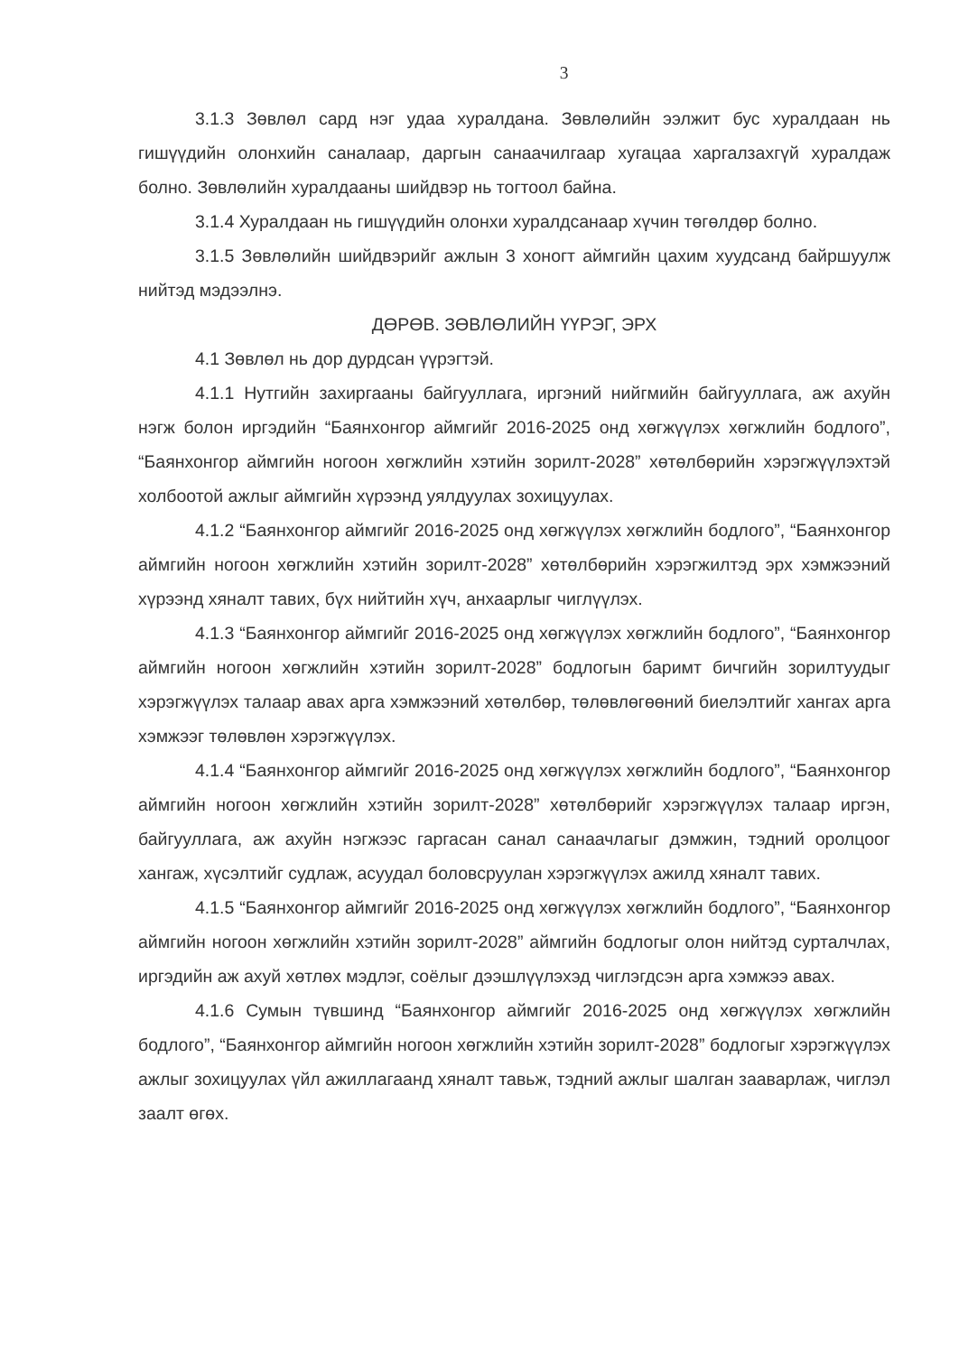3
3.1.3 Зөвлөл сард нэг удаа хуралдана. Зөвлөлийн ээлжит бус хуралдаан нь гишүүдийн олонхийн саналаар, даргын санаачилгаар хугацаа харгалзахгүй хуралдаж болно. Зөвлөлийн хуралдааны шийдвэр нь тогтоол байна.
3.1.4 Хуралдаан нь гишүүдийн олонхи хуралдсанаар хүчин төгөлдөр болно.
3.1.5 Зөвлөлийн шийдвэрийг ажлын 3 хоногт аймгийн цахим хуудсанд байршуулж нийтэд мэдээлнэ.
ДӨРӨВ. ЗӨВЛӨЛИЙН ҮҮРЭГ, ЭРХ
4.1 Зөвлөл нь дор дурдсан үүрэгтэй.
4.1.1 Нутгийн захиргааны байгууллага, иргэний нийгмийн байгууллага, аж ахуйн нэгж болон иргэдийн “Баянхонгор аймгийг 2016-2025 онд хөгжүүлэх хөгжлийн бодлого”, “Баянхонгор аймгийн ногоон хөгжлийн хэтийн зорилт-2028” хөтөлбөрийн хэрэгжүүлэхтэй холбоотой ажлыг аймгийн хүрээнд уялдуулах зохицуулах.
4.1.2 “Баянхонгор аймгийг 2016-2025 онд хөгжүүлэх хөгжлийн бодлого”, “Баянхонгор аймгийн ногоон хөгжлийн хэтийн зорилт-2028” хөтөлбөрийн хэрэгжилтэд эрх хэмжээний хүрээнд хяналт тавих, бүх нийтийн хүч, анхаарлыг чиглүүлэх.
4.1.3 “Баянхонгор аймгийг 2016-2025 онд хөгжүүлэх хөгжлийн бодлого”, “Баянхонгор аймгийн ногоон хөгжлийн хэтийн зорилт-2028” бодлогын баримт бичгийн зорилтуудыг хэрэгжүүлэх талаар авах арга хэмжээний хөтөлбөр, төлөвлөгөөний биелэлтийг хангах арга хэмжээг төлөвлөн хэрэгжүүлэх.
4.1.4 “Баянхонгор аймгийг 2016-2025 онд хөгжүүлэх хөгжлийн бодлого”, “Баянхонгор аймгийн ногоон хөгжлийн хэтийн зорилт-2028” хөтөлбөрийг хэрэгжүүлэх талаар иргэн, байгууллага, аж ахуйн нэгжээс гаргасан санал санаачлагыг дэмжин, тэдний оролцоог хангаж, хүсэлтийг судлаж, асуудал боловсруулан хэрэгжүүлэх ажилд хяналт тавих.
4.1.5 “Баянхонгор аймгийг 2016-2025 онд хөгжүүлэх хөгжлийн бодлого”, “Баянхонгор аймгийн ногоон хөгжлийн хэтийн зорилт-2028” аймгийн бодлогыг олон нийтэд сурталчлах, иргэдийн аж ахуй хөтлөх мэдлэг, соёлыг дээшлүүлэхэд чиглэгдсэн арга хэмжээ авах.
4.1.6 Сумын түвшинд “Баянхонгор аймгийг 2016-2025 онд хөгжүүлэх хөгжлийн бодлого”, “Баянхонгор аймгийн ногоон хөгжлийн хэтийн зорилт-2028” бодлогыг хэрэгжүүлэх ажлыг зохицуулах үйл ажиллагаанд хяналт тавьж, тэдний ажлыг шалган зааварлаж, чиглэл заалт өгөх.